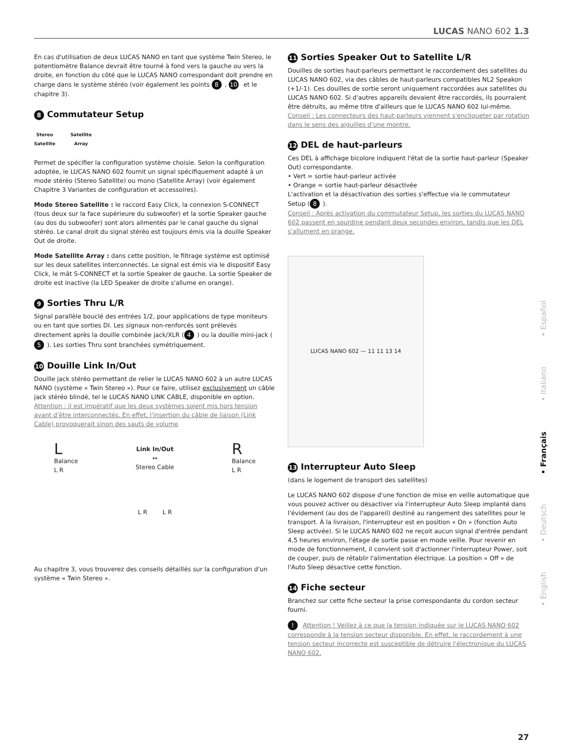LUCAS NANO 602 1.3
En cas d'utilisation de deux LUCAS NANO en tant que système Twin Stereo, le potentiomètre Balance devrait être tourné à fond vers la gauche ou vers la droite, en fonction du côté que le LUCAS NANO correspondant doit prendre en charge dans le système stéréo (voir également les points 8, 10 et le chapitre 3).
8 Commutateur Setup
Stereo
Satellite
Satellite
Array
Permet de spécifier la configuration système choisie. Selon la configuration adoptée, le LUCAS NANO 602 fournit un signal spécifiquement adapté à un mode stéréo (Stereo Satellite) ou mono (Satellite Array) (voir également Chapitre 3 Variantes de configuration et accessoires).
Mode Stereo Satellite : le raccord Easy Click, la connexion S-CONNECT (tous deux sur la face supérieure du subwoofer) et la sortie Speaker gauche (au dos du subwoofer) sont alors alimentés par le canal gauche du signal stéréo. Le canal droit du signal stéréo est toujours émis via la douille Speaker Out de droite.
Mode Satellite Array : dans cette position, le filtrage système est optimisé sur les deux satellites interconnectés. Le signal est émis via le dispositif Easy Click, le mât S-CONNECT et la sortie Speaker de gauche. La sortie Speaker de droite est inactive (la LED Speaker de droite s'allume en orange).
9 Sorties Thru L/R
Signal parallèle bouclé des entrées 1/2, pour applications de type moniteurs ou en tant que sorties DI. Les signaux non-renforcés sont prélevés directement après la douille combinée jack/XLR (4) ou la douille mini-jack (5). Les sorties Thru sont branchées symétriquement.
10 Douille Link In/Out
Douille jack stéréo permettant de relier le LUCAS NANO 602 à un autre LUCAS NANO (système « Twin Stereo »). Pour ce faire, utilisez exclusivement un câble jack stéréo blindé, tel le LUCAS NANO LINK CABLE, disponible en option.
Attention : il est impératif que les deux systèmes soient mis hors tension avant d'être interconnectés. En effet, l'insertion du câble de liaison (Link Cable) provoquerait sinon des sauts de volume
L
Balance
L R
Link In/Out
↔
Stereo Cable
L R L R
R
Balance
L R
Au chapitre 3, vous trouverez des conseils détaillés sur la configuration d'un système « Twin Stereo ».
11 Sorties Speaker Out to Satellite L/R
Douilles de sorties haut-parleurs permettant le raccordement des satellites du LUCAS NANO 602, via des câbles de haut-parleurs compatibles NL2 Speakon (+1/-1). Ces douilles de sortie seront uniquement raccordées aux satellites du LUCAS NANO 602. Si d'autres appareils devaient être raccordés, ils pourraient être détruits, au même titre d'ailleurs que le LUCAS NANO 602 lui-même.
Conseil : Les connecteurs des haut-parleurs viennent s'encliqueter par rotation dans le sens des aiguilles d'une montre.
12 DEL de haut-parleurs
Ces DEL à affichage bicolore indiquent l'état de la sortie haut-parleur (Speaker Out) correspondante.
• Vert = sortie haut-parleur activée
• Orange = sortie haut-parleur désactivée
L'activation et la désactivation des sorties s'effectue via le commutateur Setup (8).
Conseil : Après activation du commutateur Setup, les sorties du LUCAS NANO 602 passent en sourdine pendant deux secondes environ, tandis que les DEL s'allument en orange.
LUCAS NANO 602 — 11 11 13 14
13 Interrupteur Auto Sleep
(dans le logement de transport des satellites)
Le LUCAS NANO 602 dispose d'une fonction de mise en veille automatique que vous pouvez activer ou désactiver via l'interrupteur Auto Sleep implanté dans l'évidement (au dos de l'appareil) destiné au rangement des satellites pour le transport. À la livraison, l'interrupteur est en position « On » (fonction Auto Sleep activée). Si le LUCAS NANO 602 ne reçoit aucun signal d'entrée pendant 4,5 heures environ, l'étage de sortie passe en mode veille. Pour revenir en mode de fonctionnement, il convient soit d'actionner l'interrupteur Power, soit de couper, puis de rétablir l'alimentation électrique. La position « Off » de l'Auto Sleep désactive cette fonction.
14 Fiche secteur
Branchez sur cette fiche secteur la prise correspondante du cordon secteur fourni.
! Attention ! Veillez à ce que la tension indiquée sur le LUCAS NANO 602 corresponde à la tension secteur disponible. En effet, le raccordement à une tension secteur incorrecte est susceptible de détruire l'électronique du LUCAS NANO 602.
• English • Deutsch • Français • Italiano • Español
27